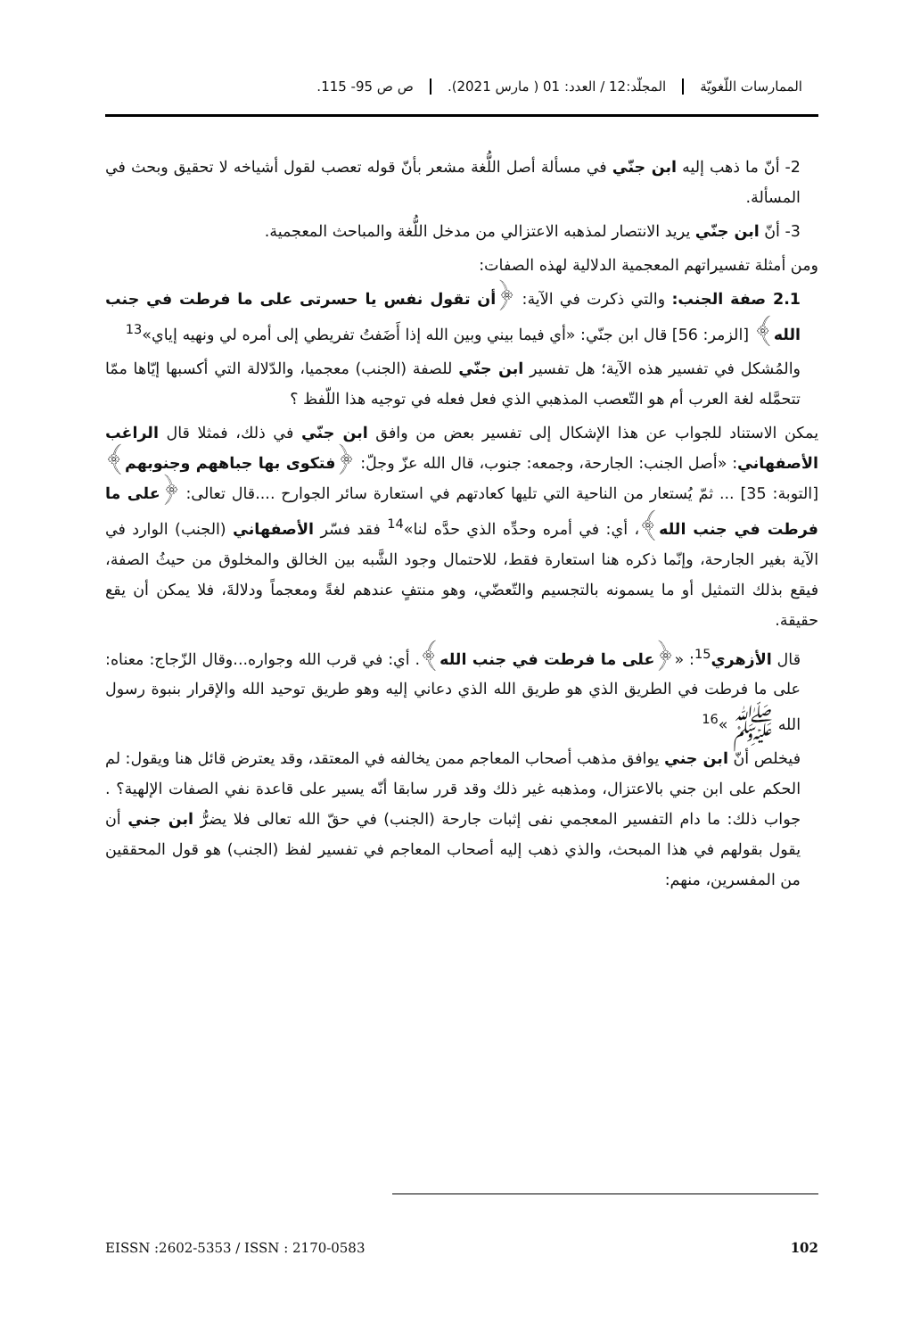الممارسات اللّغويّة المجلّد:12 / العدد: 01 ( مارس 2021).
ص ص 95- 115.
2- أنّ ما ذهب إليه ابن جنّي في مسألة أصل اللُّغة مشعر بأنّ قوله تعصب لقول أشياخه لا تحقيق وبحث في المسألة.
3- أنّ ابن جنّي يريد الانتصار لمذهبه الاعتزالي من مدخل اللُّغة والمباحث المعجمية.
ومن أمثلة تفسيراتهم المعجمية الدلالية لهذه الصفات:
2.1 صفة الجنب: والتي ذكرت في الآية: ﴿أن تقول نفس يا حسرتى على ما فرطت في جنب الله﴾ [الزمر: 56] قال ابن جنّي: «أي فيما بيني وبين الله إذا أَضَفتُ تفريطي إلى أمره لي ونهيه إياي»<sup>13</sup>
والمُشكل في تفسير هذه الآية؛ هل تفسير ابن جنّي للصفة (الجنب) معجميا، والدّلالة التي أكسبها إيّاها ممّا تتحمَّله لغة العرب أم هو التّعصب المذهبي الذي فعل فعله في توجيه هذا اللّفظ ؟
يمكن الاستناد للجواب عن هذا الإشكال إلى تفسير بعض من وافق ابن جنّي في ذلك، فمثلا قال الراغب الأصفهاني: «أصل الجنب: الجارحة، وجمعه: جنوب، قال الله عزّ وجلّ: ﴿فتكوى بها جباههم وجنوبهم﴾[التوبة: 35] ... ثمّ يُستعار من الناحية التي تليها كعادتهم في استعارة سائر الجوارح ....قال تعالى: ﴿على ما فرطت في جنب الله﴾، أي: في أمره وحدِّه الذي حدَّه لنا»<sup>14</sup> فقد فسّر الأصفهاني (الجنب) الوارد في الآية بغير الجارحة، وإنّما ذكره هنا استعارة فقط، للاحتمال وجود الشَّبه بين الخالق والمخلوق من حيثُ الصفة، فيقع بذلك التمثيل أو ما يسمونه بالتجسيم والتّعضّي، وهو منتفٍ عندهم لغةً ومعجماً ودلالةَ، فلا يمكن أن يقع حقيقة.
قال الأزهري<sup>15</sup>: «﴿على ما فرطت في جنب الله﴾. أي: في قرب الله وجواره...وقال الزّجاج: معناه: على ما فرطت في الطريق الذي هو طريق الله الذي دعاني إليه وهو طريق توحيد الله والإقرار بنبوة رسول الله ﷺ »<sup>16</sup>
فيخلص أنّ ابن جني يوافق مذهب أصحاب المعاجم ممن يخالفه في المعتقد، وقد يعترض قائل هنا ويقول: لم الحكم على ابن جني بالاعتزال، ومذهبه غير ذلك وقد قرر سابقا أنّه يسير على قاعدة نفي الصفات الإلهية؟ . جواب ذلك: ما دام التفسير المعجمي نفى إثبات جارحة (الجنب) في حقّ الله تعالى فلا يضرُّ ابن جني أن يقول بقولهم في هذا المبحث، والذي ذهب إليه أصحاب المعاجم في تفسير لفظ (الجنب) هو قول المحققين من المفسرين، منهم:
EISSN :2602-5353 / ISSN : 2170-0583 102